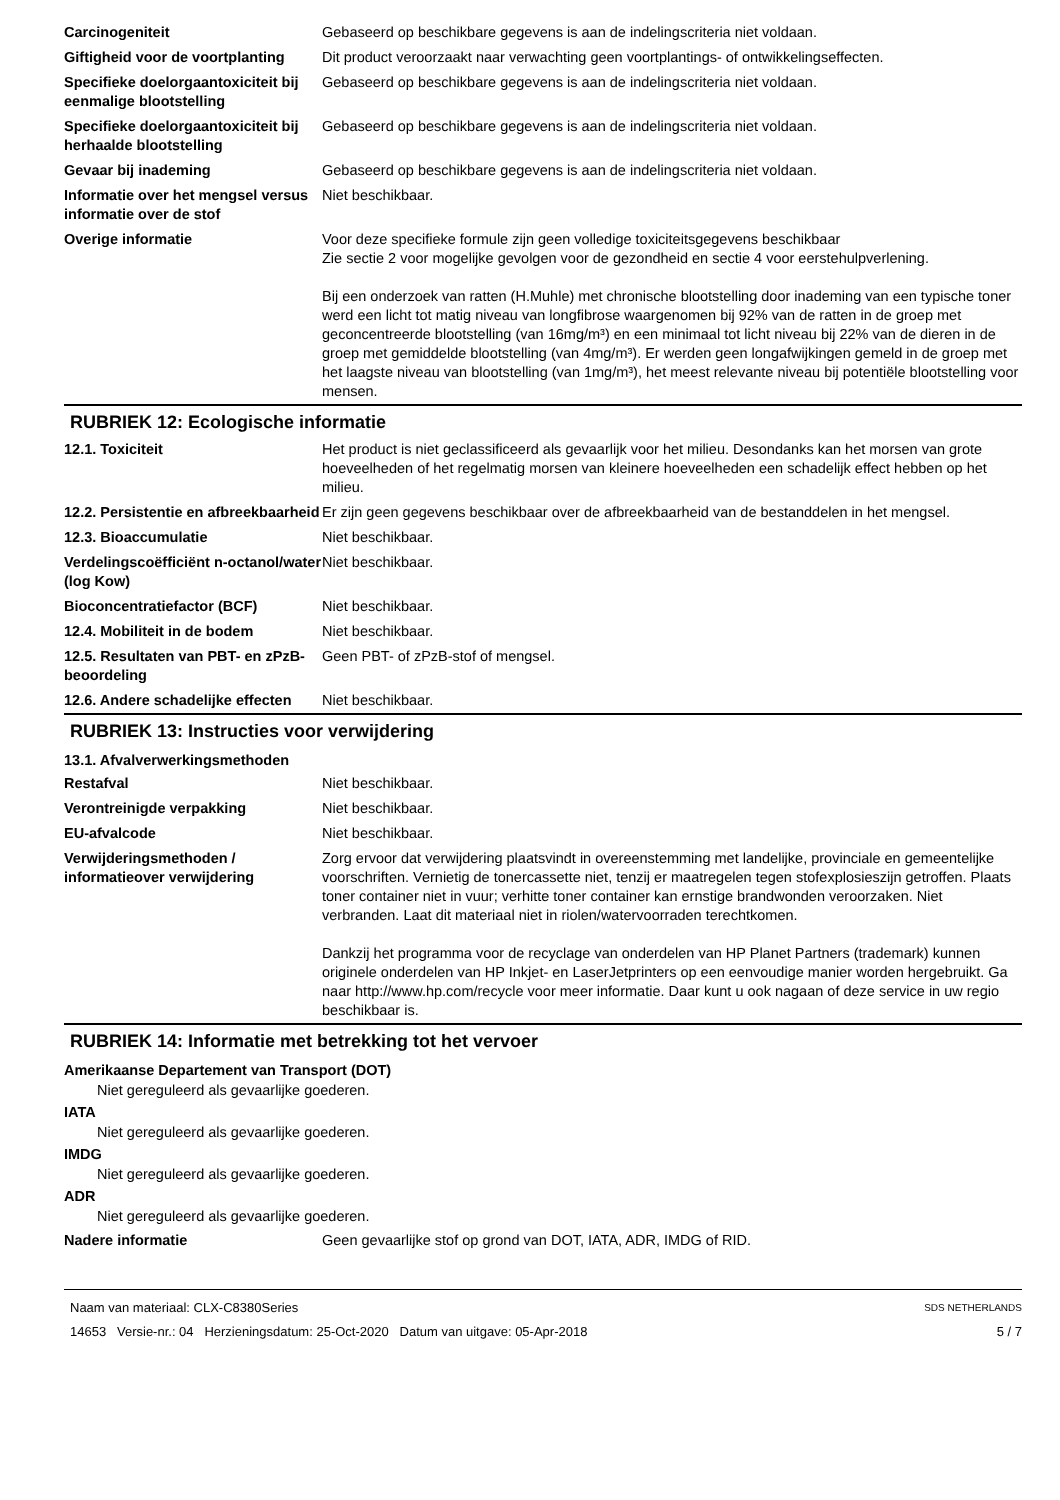| Carcinogeniteit | Gebaseerd op beschikbare gegevens is aan de indelingscriteria niet voldaan. |
| Giftigheid voor de voortplanting | Dit product veroorzaakt naar verwachting geen voortplantings- of ontwikkelingseffecten. |
| Specifieke doelorgaantoxiciteit bij eenmalige blootstelling | Gebaseerd op beschikbare gegevens is aan de indelingscriteria niet voldaan. |
| Specifieke doelorgaantoxiciteit bij herhaalde blootstelling | Gebaseerd op beschikbare gegevens is aan de indelingscriteria niet voldaan. |
| Gevaar bij inademing | Gebaseerd op beschikbare gegevens is aan de indelingscriteria niet voldaan. |
| Informatie over het mengsel versus informatie over de stof | Niet beschikbaar. |
| Overige informatie | Voor deze specifieke formule zijn geen volledige toxiciteitsgegevens beschikbaar Zie sectie 2 voor mogelijke gevolgen voor de gezondheid en sectie 4 voor eerstehulpverlening. Bij een onderzoek van ratten (H.Muhle) met chronische blootstelling door inademing van een typische toner werd een licht tot matig niveau van longfibrose waargenomen bij 92% van de ratten in de groep met geconcentreerde blootstelling (van 16mg/m³) en een minimaal tot licht niveau bij 22% van de dieren in de groep met gemiddelde blootstelling (van 4mg/m³). Er werden geen longafwijkingen gemeld in de groep met het laagste niveau van blootstelling (van 1mg/m³), het meest relevante niveau bij potentiële blootstelling voor mensen. |
RUBRIEK 12: Ecologische informatie
| 12.1. Toxiciteit | Het product is niet geclassificeerd als gevaarlijk voor het milieu. Desondanks kan het morsen van grote hoeveelheden of het regelmatig morsen van kleinere hoeveelheden een schadelijk effect hebben op het milieu. |
| 12.2. Persistentie en afbreekbaarheid | Er zijn geen gegevens beschikbaar over de afbreekbaarheid van de bestanddelen in het mengsel. |
| 12.3. Bioaccumulatie | Niet beschikbaar. |
| Verdelingscoëfficiënt n-octanol/water (log Kow) | Niet beschikbaar. |
| Bioconcentratiefactor (BCF) | Niet beschikbaar. |
| 12.4. Mobiliteit in de bodem | Niet beschikbaar. |
| 12.5. Resultaten van PBT- en zPzB-beoordeling | Geen PBT- of zPzB-stof of mengsel. |
| 12.6. Andere schadelijke effecten | Niet beschikbaar. |
RUBRIEK 13: Instructies voor verwijdering
13.1. Afvalverwerkingsmethoden
| Restafval | Niet beschikbaar. |
| Verontreinigde verpakking | Niet beschikbaar. |
| EU-afvalcode | Niet beschikbaar. |
| Verwijderingsmethoden / informatieover verwijdering | Zorg ervoor dat verwijdering plaatsvindt in overeenstemming met landelijke, provinciale en gemeentelijke voorschriften. Vernietig de tonercassette niet, tenzij er maatregelen tegen stofexplosieszijn getroffen. Plaats toner container niet in vuur; verhitte toner container kan ernstige brandwonden veroorzaken. Niet verbranden. Laat dit materiaal niet in riolen/watervoorraden terechtkomen. Dankzij het programma voor de recyclage van onderdelen van HP Planet Partners (trademark) kunnen originele onderdelen van HP Inkjet- en LaserJetprinters op een eenvoudige manier worden hergebruikt. Ga naar http://www.hp.com/recycle voor meer informatie. Daar kunt u ook nagaan of deze service in uw regio beschikbaar is. |
RUBRIEK 14: Informatie met betrekking tot het vervoer
Amerikaanse Departement van Transport (DOT)
Niet gereguleerd als gevaarlijke goederen.
IATA
Niet gereguleerd als gevaarlijke goederen.
IMDG
Niet gereguleerd als gevaarlijke goederen.
ADR
Niet gereguleerd als gevaarlijke goederen.
| Nadere informatie | Geen gevaarlijke stof op grond van DOT, IATA, ADR, IMDG of RID. |
Naam van materiaal: CLX-C8380Series
14653 Versie-nr.: 04 Herzieningsdatum: 25-Oct-2020 Datum van uitgave: 05-Apr-2018
SDS NETHERLANDS
5 / 7